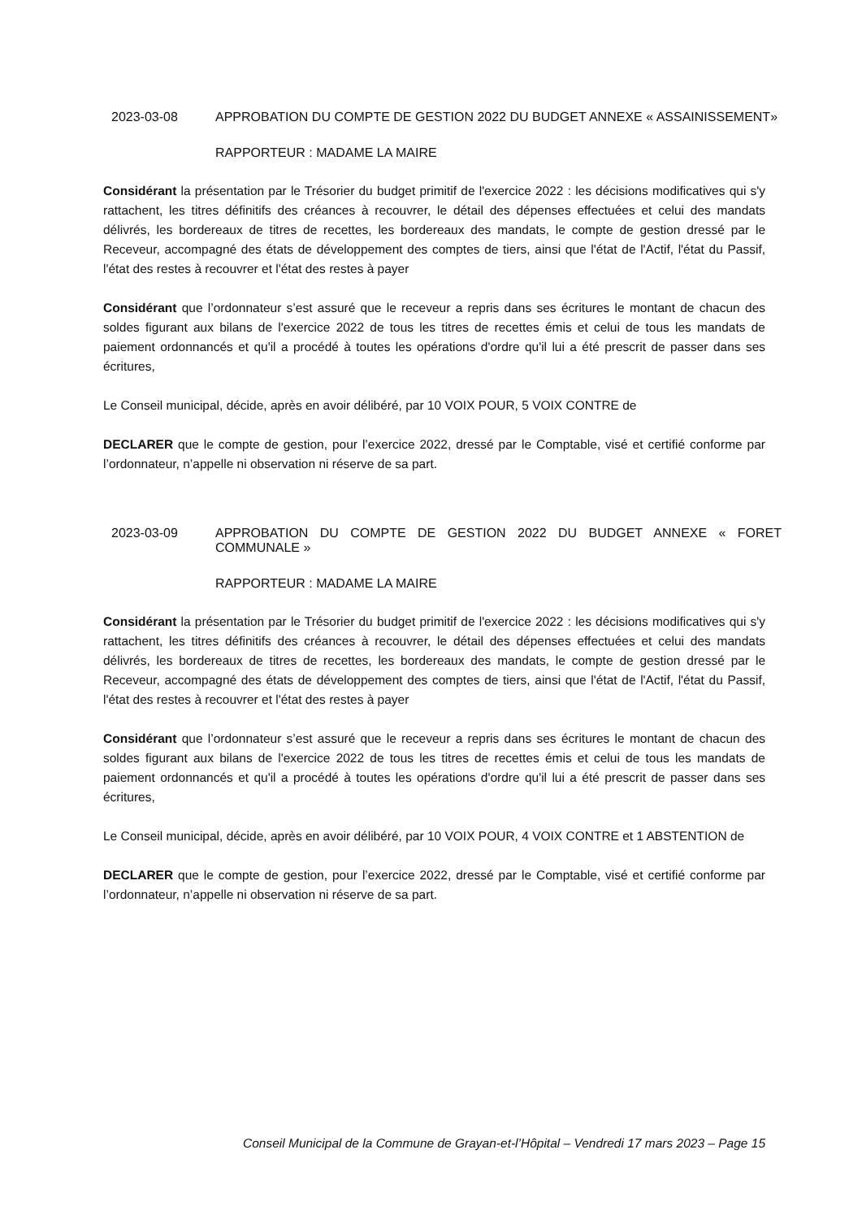2023-03-08 APPROBATION DU COMPTE DE GESTION 2022 DU BUDGET ANNEXE « ASSAINISSEMENT»
RAPPORTEUR : MADAME LA MAIRE
Considérant la présentation par le Trésorier du budget primitif de l'exercice 2022 : les décisions modificatives qui s'y rattachent, les titres définitifs des créances à recouvrer, le détail des dépenses effectuées et celui des mandats délivrés, les bordereaux de titres de recettes, les bordereaux des mandats, le compte de gestion dressé par le Receveur, accompagné des états de développement des comptes de tiers, ainsi que l'état de l'Actif, l'état du Passif, l'état des restes à recouvrer et l'état des restes à payer
Considérant que l’ordonnateur s’est assuré que le receveur a repris dans ses écritures le montant de chacun des soldes figurant aux bilans de l'exercice 2022 de tous les titres de recettes émis et celui de tous les mandats de paiement ordonnancés et qu'il a procédé à toutes les opérations d'ordre qu'il lui a été prescrit de passer dans ses écritures,
Le Conseil municipal, décide, après en avoir délibéré, par 10 VOIX POUR, 5 VOIX CONTRE de
DECLARER que le compte de gestion, pour l’exercice 2022, dressé par le Comptable, visé et certifié conforme par l’ordonnateur, n’appelle ni observation ni réserve de sa part.
2023-03-09 APPROBATION DU COMPTE DE GESTION 2022 DU BUDGET ANNEXE « FORET COMMUNALE »
RAPPORTEUR : MADAME LA MAIRE
Considérant la présentation par le Trésorier du budget primitif de l'exercice 2022 : les décisions modificatives qui s'y rattachent, les titres définitifs des créances à recouvrer, le détail des dépenses effectuées et celui des mandats délivrés, les bordereaux de titres de recettes, les bordereaux des mandats, le compte de gestion dressé par le Receveur, accompagné des états de développement des comptes de tiers, ainsi que l'état de l'Actif, l'état du Passif, l'état des restes à recouvrer et l'état des restes à payer
Considérant que l’ordonnateur s’est assuré que le receveur a repris dans ses écritures le montant de chacun des soldes figurant aux bilans de l'exercice 2022 de tous les titres de recettes émis et celui de tous les mandats de paiement ordonnancés et qu'il a procédé à toutes les opérations d'ordre qu'il lui a été prescrit de passer dans ses écritures,
Le Conseil municipal, décide, après en avoir délibéré, par 10 VOIX POUR, 4 VOIX CONTRE et 1 ABSTENTION de
DECLARER que le compte de gestion, pour l’exercice 2022, dressé par le Comptable, visé et certifié conforme par l’ordonnateur, n’appelle ni observation ni réserve de sa part.
Conseil Municipal de la Commune de Grayan-et-l’Hôpital – Vendredi 17 mars 2023 – Page 15